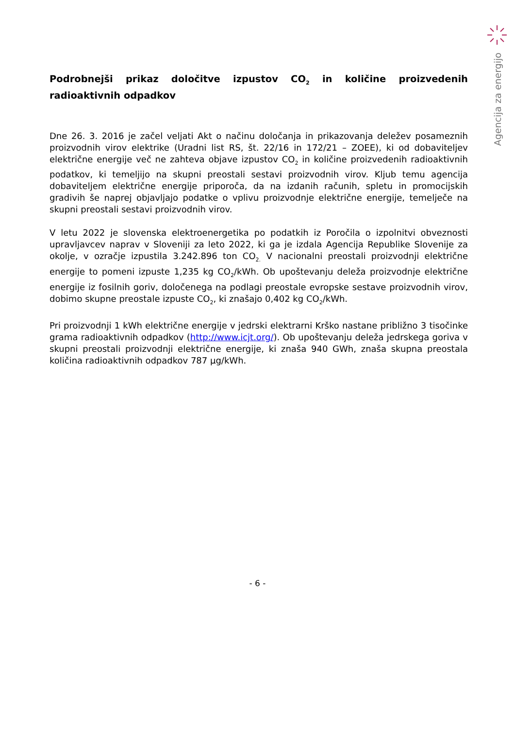Agencija za energijo
Podrobnejši prikaz določitve izpustov CO<sub>2</sub> in količine proizvedenih radioaktivnih odpadkov
Dne 26. 3. 2016 je začel veljati Akt o načinu določanja in prikazovanja deležev posameznih proizvodnih virov elektrike (Uradni list RS, št. 22/16 in 172/21 – ZOEE), ki od dobaviteljev električne energije več ne zahteva objave izpustov CO<sub>2</sub> in količine proizvedenih radioaktivnih podatkov, ki temeljijo na skupni preostali sestavi proizvodnih virov. Kljub temu agencija dobaviteljem električne energije priporoča, da na izdanih računih, spletu in promocijskih gradivih še naprej objavljajo podatke o vplivu proizvodnje električne energije, temelječe na skupni preostali sestavi proizvodnih virov.
V letu 2022 je slovenska elektroenergetika po podatkih iz Poročila o izpolnitvi obveznosti upravljavcev naprav v Sloveniji za leto 2022, ki ga je izdala Agencija Republike Slovenije za okolje, v ozračje izpustila 3.242.896 ton CO<sub>2.</sub> V nacionalni preostali proizvodnji električne energije to pomeni izpuste 1,235 kg CO<sub>2</sub>/kWh. Ob upoštevanju deleža proizvodnje električne energije iz fosilnih goriv, določenega na podlagi preostale evropske sestave proizvodnih virov, dobimo skupne preostale izpuste CO<sub>2</sub>, ki znašajo 0,402 kg CO<sub>2</sub>/kWh.
Pri proizvodnji 1 kWh električne energije v jedrski elektrarni Krško nastane približno 3 tisočinke grama radioaktivnih odpadkov (http://www.icjt.org/). Ob upoštevanju deleža jedrskega goriva v skupni preostali proizvodnji električne energije, ki znaša 940 GWh, znaša skupna preostala količina radioaktivnih odpadkov 787 µg/kWh.
- 6 -